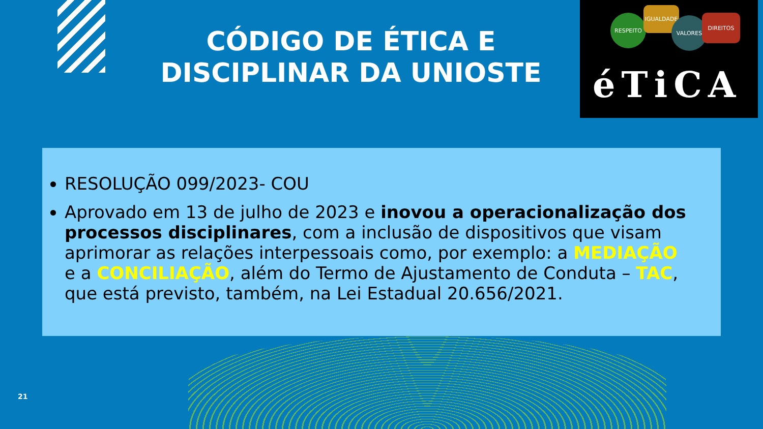CÓDIGO DE ÉTICA E DISCIPLINAR DA UNIOSTE
RESPEITO
IGUALDADE
VALORES DIREITOS
éTiCA
RESOLUÇÃO 099/2023- COU
Aprovado em 13 de julho de 2023 e inovou a operacionalização dos processos disciplinares, com a inclusão de dispositivos que visam aprimorar as relações interpessoais como, por exemplo: a MEDIAÇÃO e a CONCILIAÇÃO, além do Termo de Ajustamento de Conduta – TAC, que está previsto, também, na Lei Estadual 20.656/2021.
21